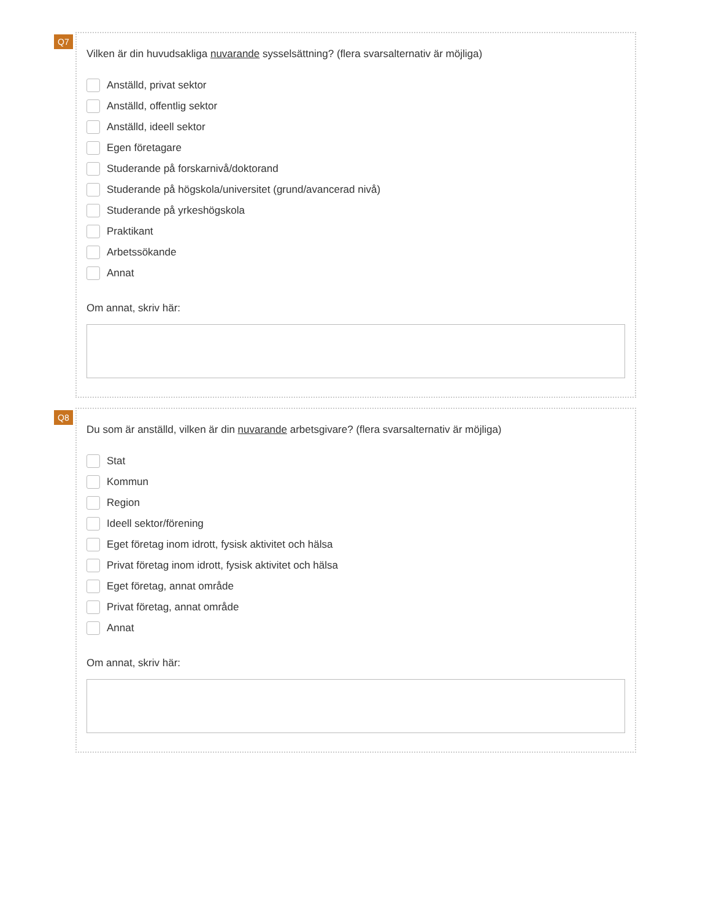Q7
Vilken är din huvudsakliga nuvarande sysselsättning? (flera svarsalternativ är möjliga)
Anställd, privat sektor
Anställd, offentlig sektor
Anställd, ideell sektor
Egen företagare
Studerande på forskarnivå/doktorand
Studerande på högskola/universitet (grund/avancerad nivå)
Studerande på yrkeshögskola
Praktikant
Arbetssökande
Annat
Om annat, skriv här:
Q8
Du som är anställd, vilken är din nuvarande arbetsgivare? (flera svarsalternativ är möjliga)
Stat
Kommun
Region
Ideell sektor/förening
Eget företag inom idrott, fysisk aktivitet och hälsa
Privat företag inom idrott, fysisk aktivitet och hälsa
Eget företag, annat område
Privat företag, annat område
Annat
Om annat, skriv här: